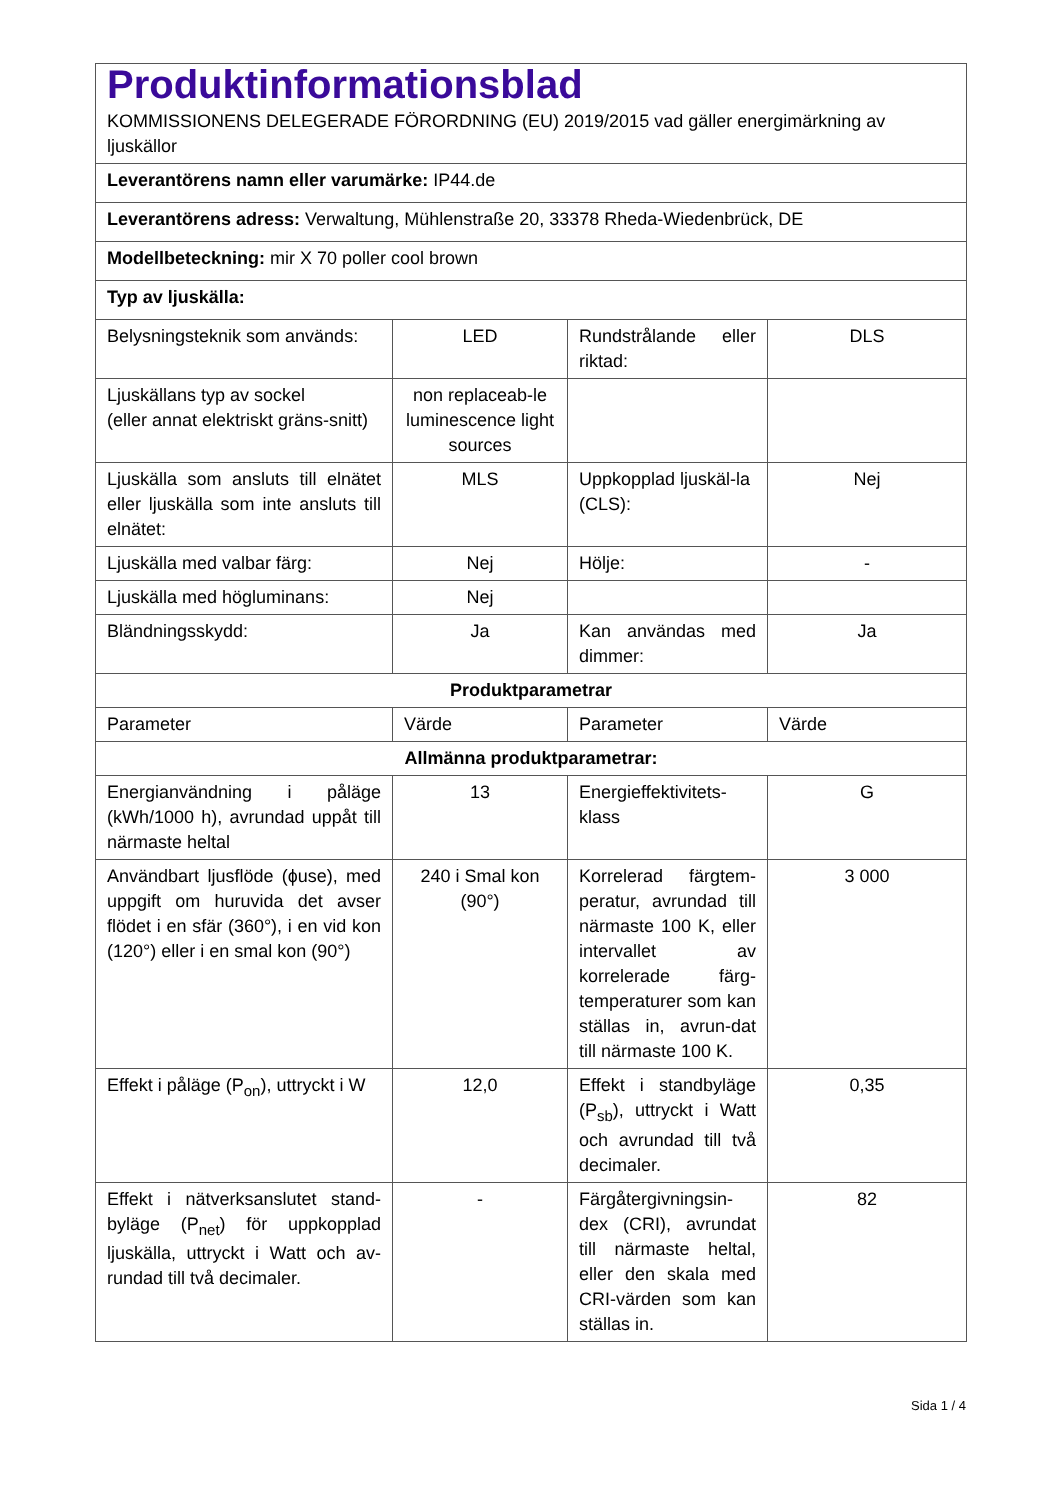| Produktinformationsblad KOMMISSIONENS DELEGERADE FÖRORDNING (EU) 2019/2015 vad gäller energimärkning av ljuskällor | | | |
| Leverantörens namn eller varumärke: IP44.de | | | |
| Leverantörens adress: Verwaltung, Mühlenstraße 20, 33378 Rheda-Wiedenbrück, DE | | | |
| Modellbeteckning: mir X 70 poller cool brown | | | |
| Typ av ljuskälla: | | | |
| Belysningsteknik som används: | LED | Rundstrålande eller riktad: | DLS |
| Ljuskällans typ av sockel (eller annat elektriskt gräns-snitt) | non replaceab-le luminescence light sources | | |
| Ljuskälla som ansluts till elnätet eller ljuskälla som inte ansluts till elnätet: | MLS | Uppkopplad ljuskäl-la (CLS): | Nej |
| Ljuskälla med valbar färg: | Nej | Hölje: | - |
| Ljuskälla med högluminans: | Nej | | |
| Bländningsskydd: | Ja | Kan användas med dimmer: | Ja |
| Produktparametrar | | | |
| Parameter | Värde | Parameter | Värde |
| Allmänna produktparametrar: | | | |
| Energianvändning i påläge (kWh/1000 h), avrundad uppåt till närmaste heltal | 13 | Energieffektivitets-klass | G |
| Användbart ljusflöde (ɸuse), med uppgift om huruvida det avser flödet i en sfär (360°), i en vid kon (120°) eller i en smal kon (90°) | 240 i Smal kon (90°) | Korrelerad färgtem-peratur, avrundad till närmaste 100 K, eller intervallet av korrelerade färg-temperaturer som kan ställas in, avrun-dat till närmaste 100 K. | 3 000 |
| Effekt i påläge (P<sub>on</sub>), uttryckt i W | 12,0 | Effekt i standbyläge (P<sub>sb</sub>), uttryckt i Watt och avrundad till två decimaler. | 0,35 |
| Effekt i nätverksanslutet stand-byläge (P<sub>net</sub>) för uppkopplad ljuskälla, uttryckt i Watt och av-rundad till två decimaler. | - | Färgåtergivningsin-dex (CRI), avrundat till närmaste heltal, eller den skala med CRI-värden som kan ställas in. | 82 |
Sida 1 / 4